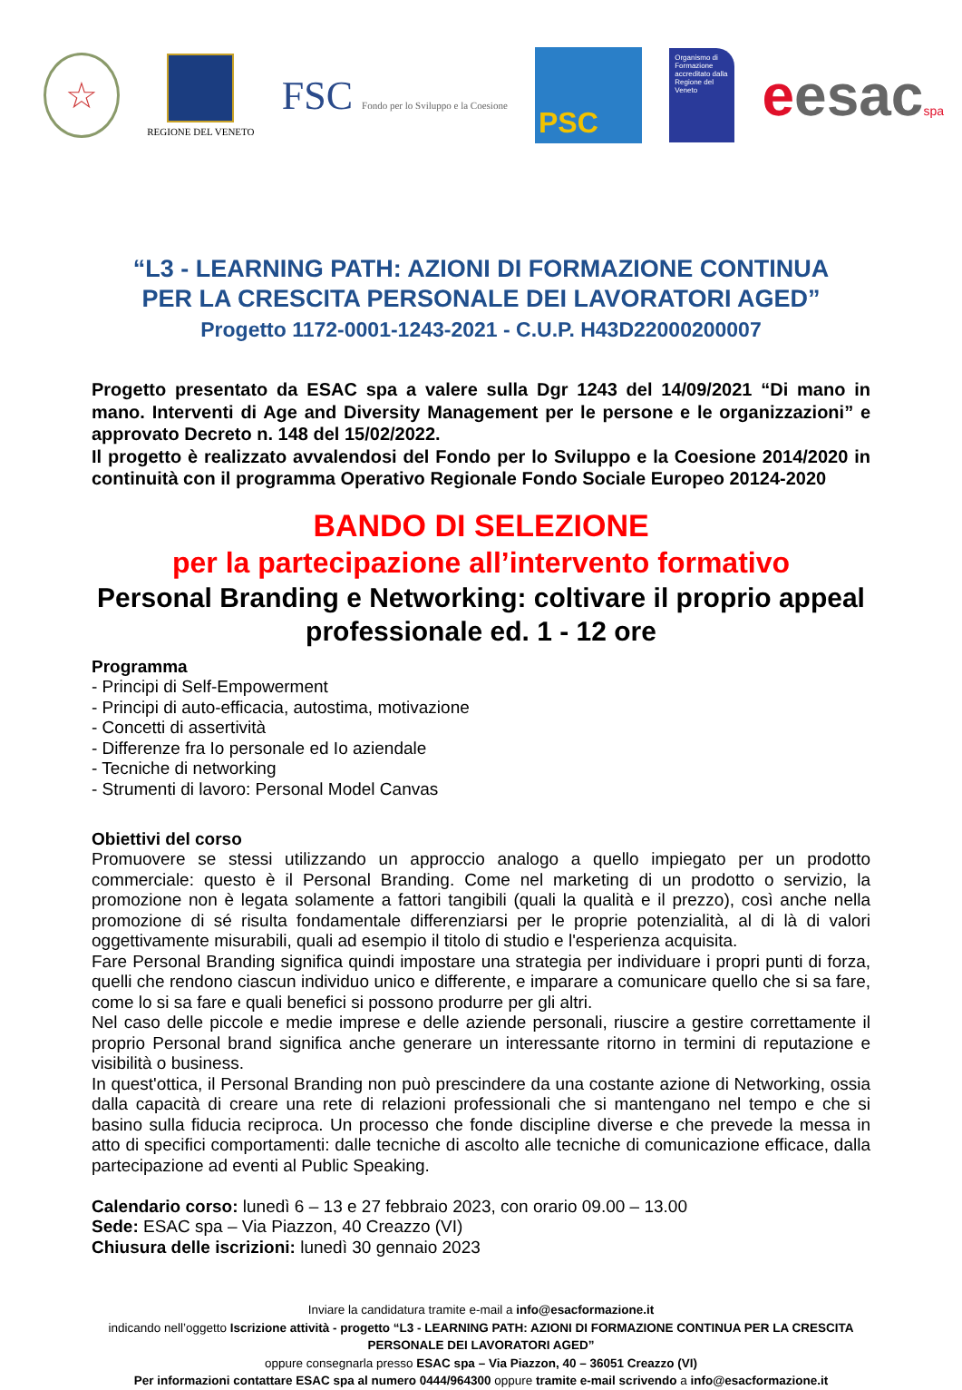☆
REGIONE DEL VENETO
FSC Fondo per lo Sviluppo e la Coesione
PSC
Organismo di Formazione accreditato dalla Regione del Veneto
eesacspa
“L3 - LEARNING PATH: AZIONI DI FORMAZIONE CONTINUA
PER LA CRESCITA PERSONALE DEI LAVORATORI AGED”
Progetto 1172-0001-1243-2021 - C.U.P. H43D22000200007
Progetto presentato da ESAC spa a valere sulla Dgr 1243 del 14/09/2021 “Di mano in mano. Interventi di Age and Diversity Management per le persone e le organizzazioni” e approvato Decreto n. 148 del 15/02/2022.
Il progetto è realizzato avvalendosi del Fondo per lo Sviluppo e la Coesione 2014/2020 in continuità con il programma Operativo Regionale Fondo Sociale Europeo 20124-2020
BANDO DI SELEZIONE
per la partecipazione all’intervento formativo
Personal Branding e Networking: coltivare il proprio appeal professionale ed. 1 - 12 ore
Programma
- Principi di Self-Empowerment
- Principi di auto-efficacia, autostima, motivazione
- Concetti di assertività
- Differenze fra Io personale ed Io aziendale
- Tecniche di networking
- Strumenti di lavoro: Personal Model Canvas
Obiettivi del corso
Promuovere se stessi utilizzando un approccio analogo a quello impiegato per un prodotto commerciale: questo è il Personal Branding. Come nel marketing di un prodotto o servizio, la promozione non è legata solamente a fattori tangibili (quali la qualità e il prezzo), così anche nella promozione di sé risulta fondamentale differenziarsi per le proprie potenzialità, al di là di valori oggettivamente misurabili, quali ad esempio il titolo di studio e l'esperienza acquisita.
Fare Personal Branding significa quindi impostare una strategia per individuare i propri punti di forza, quelli che rendono ciascun individuo unico e differente, e imparare a comunicare quello che si sa fare, come lo si sa fare e quali benefici si possono produrre per gli altri.
Nel caso delle piccole e medie imprese e delle aziende personali, riuscire a gestire correttamente il proprio Personal brand significa anche generare un interessante ritorno in termini di reputazione e visibilità o business.
In quest'ottica, il Personal Branding non può prescindere da una costante azione di Networking, ossia dalla capacità di creare una rete di relazioni professionali che si mantengano nel tempo e che si basino sulla fiducia reciproca. Un processo che fonde discipline diverse e che prevede la messa in atto di specifici comportamenti: dalle tecniche di ascolto alle tecniche di comunicazione efficace, dalla partecipazione ad eventi al Public Speaking.
Calendario corso: lunedì 6 – 13 e 27 febbraio 2023, con orario 09.00 – 13.00
Sede: ESAC spa – Via Piazzon, 40 Creazzo (VI)
Chiusura delle iscrizioni: lunedì 30 gennaio 2023
Inviare la candidatura tramite e-mail a info@esacformazione.it
indicando nell’oggetto Iscrizione attività - progetto “L3 - LEARNING PATH: AZIONI DI FORMAZIONE CONTINUA PER LA CRESCITA PERSONALE DEI LAVORATORI AGED”
oppure consegnarla presso ESAC spa – Via Piazzon, 40 – 36051 Creazzo (VI)
Per informazioni contattare ESAC spa al numero 0444/964300 oppure tramite e-mail scrivendo a info@esacformazione.it